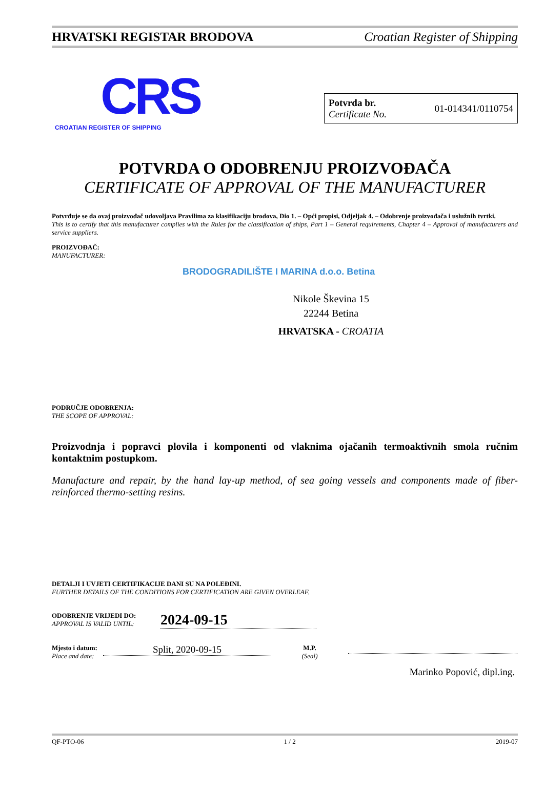HRVATSKI REGISTAR BRODOVA Croatian Register of Shipping
CRS
CROATIAN REGISTER OF SHIPPING
Potvrda br.
Certificate No.
01-014341/0110754
POTVRDA O ODOBRENJU PROIZVOĐAČA
CERTIFICATE OF APPROVAL OF THE MANUFACTURER
Potvrđuje se da ovaj proizvođač udovoljava Pravilima za klasifikaciju brodova, Dio 1. – Opći propisi, Odjeljak 4. – Odobrenje proizvođača i uslužnih tvrtki.
This is to certify that this manufacturer complies with the Rules for the classification of ships, Part 1 – General requirements, Chapter 4 – Approval of manufacturers and service suppliers.
PROIZVOĐAČ:
MANUFACTURER:
BRODOGRADILIŠTE I MARINA d.o.o. Betina
Nikole Škevina 15
22244 Betina
HRVATSKA - CROATIA
PODRUČJE ODOBRENJA:
THE SCOPE OF APPROVAL:
Proizvodnja i popravci plovila i komponenti od vlaknima ojačanih termoaktivnih smola ručnim kontaktnim postupkom.
Manufacture and repair, by the hand lay-up method, of sea going vessels and components made of fiber-reinforced thermo-setting resins.
DETALJI I UVJETI CERTIFIKACIJE DANI SU NA POLEĐINI.
FURTHER DETAILS OF THE CONDITIONS FOR CERTIFICATION ARE GIVEN OVERLEAF.
ODOBRENJE VRIJEDI DO:
APPROVAL IS VALID UNTIL:
2024-09-15
Mjesto i datum:
Place and date:
Split, 2020-09-15
M.P.
(Seal)
Marinko Popović, dipl.ing.
QF-PTO-06 1 / 2 2019-07